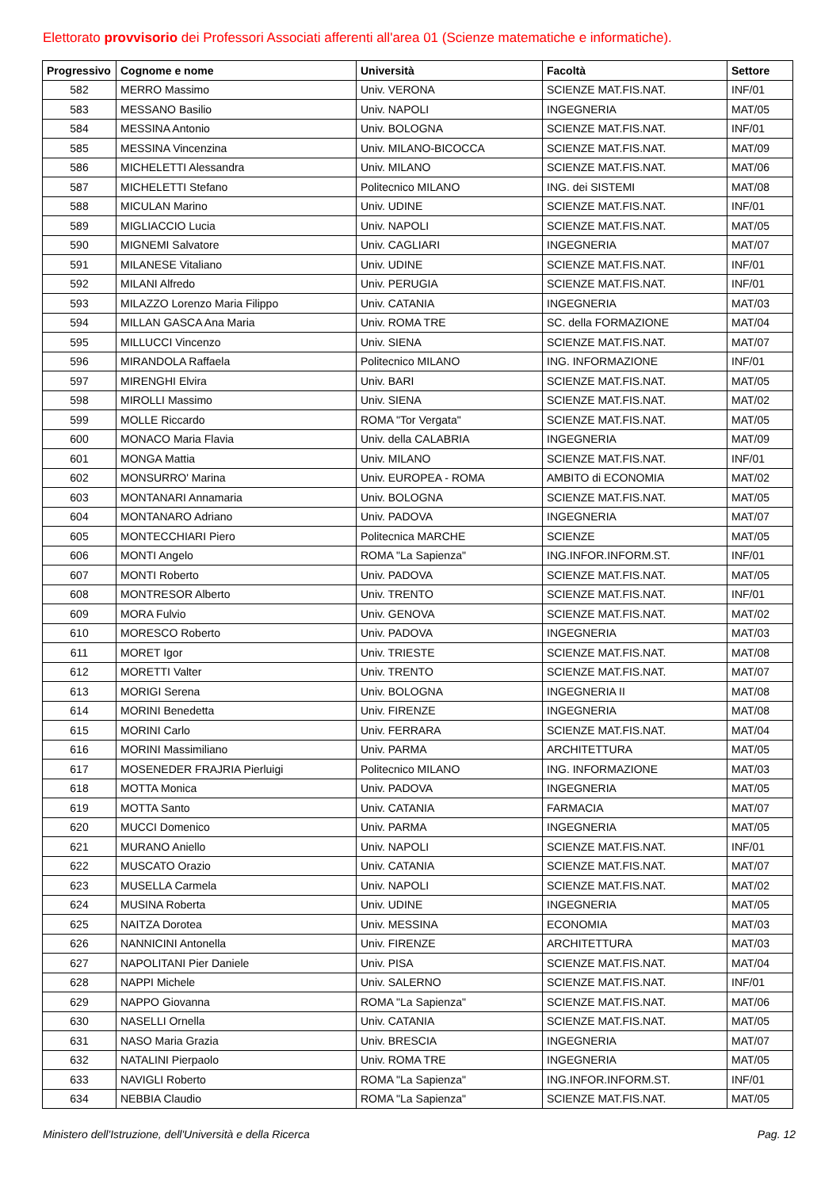Elettorato provvisorio dei Professori Associati afferenti all'area 01 (Scienze matematiche e informatiche).
| Progressivo | Cognome e nome | Università | Facoltà | Settore |
| --- | --- | --- | --- | --- |
| 582 | MERRO Massimo | Univ. VERONA | SCIENZE MAT.FIS.NAT. | INF/01 |
| 583 | MESSANO Basilio | Univ. NAPOLI | INGEGNERIA | MAT/05 |
| 584 | MESSINA Antonio | Univ. BOLOGNA | SCIENZE MAT.FIS.NAT. | INF/01 |
| 585 | MESSINA Vincenzina | Univ. MILANO-BICOCCA | SCIENZE MAT.FIS.NAT. | MAT/09 |
| 586 | MICHELETTI Alessandra | Univ. MILANO | SCIENZE MAT.FIS.NAT. | MAT/06 |
| 587 | MICHELETTI Stefano | Politecnico MILANO | ING. dei SISTEMI | MAT/08 |
| 588 | MICULAN Marino | Univ. UDINE | SCIENZE MAT.FIS.NAT. | INF/01 |
| 589 | MIGLIACCIO Lucia | Univ. NAPOLI | SCIENZE MAT.FIS.NAT. | MAT/05 |
| 590 | MIGNEMI Salvatore | Univ. CAGLIARI | INGEGNERIA | MAT/07 |
| 591 | MILANESE Vitaliano | Univ. UDINE | SCIENZE MAT.FIS.NAT. | INF/01 |
| 592 | MILANI Alfredo | Univ. PERUGIA | SCIENZE MAT.FIS.NAT. | INF/01 |
| 593 | MILAZZO Lorenzo Maria Filippo | Univ. CATANIA | INGEGNERIA | MAT/03 |
| 594 | MILLAN GASCA Ana Maria | Univ. ROMA TRE | SC. della FORMAZIONE | MAT/04 |
| 595 | MILLUCCI Vincenzo | Univ. SIENA | SCIENZE MAT.FIS.NAT. | MAT/07 |
| 596 | MIRANDOLA Raffaela | Politecnico MILANO | ING. INFORMAZIONE | INF/01 |
| 597 | MIRENGHI Elvira | Univ. BARI | SCIENZE MAT.FIS.NAT. | MAT/05 |
| 598 | MIROLLI Massimo | Univ. SIENA | SCIENZE MAT.FIS.NAT. | MAT/02 |
| 599 | MOLLE Riccardo | ROMA "Tor Vergata" | SCIENZE MAT.FIS.NAT. | MAT/05 |
| 600 | MONACO Maria Flavia | Univ. della CALABRIA | INGEGNERIA | MAT/09 |
| 601 | MONGA Mattia | Univ. MILANO | SCIENZE MAT.FIS.NAT. | INF/01 |
| 602 | MONSURRO' Marina | Univ. EUROPEA - ROMA | AMBITO di ECONOMIA | MAT/02 |
| 603 | MONTANARI Annamaria | Univ. BOLOGNA | SCIENZE MAT.FIS.NAT. | MAT/05 |
| 604 | MONTANARO Adriano | Univ. PADOVA | INGEGNERIA | MAT/07 |
| 605 | MONTECCHIARI Piero | Politecnica MARCHE | SCIENZE | MAT/05 |
| 606 | MONTI Angelo | ROMA "La Sapienza" | ING.INFOR.INFORM.ST. | INF/01 |
| 607 | MONTI Roberto | Univ. PADOVA | SCIENZE MAT.FIS.NAT. | MAT/05 |
| 608 | MONTRESOR Alberto | Univ. TRENTO | SCIENZE MAT.FIS.NAT. | INF/01 |
| 609 | MORA Fulvio | Univ. GENOVA | SCIENZE MAT.FIS.NAT. | MAT/02 |
| 610 | MORESCO Roberto | Univ. PADOVA | INGEGNERIA | MAT/03 |
| 611 | MORET Igor | Univ. TRIESTE | SCIENZE MAT.FIS.NAT. | MAT/08 |
| 612 | MORETTI Valter | Univ. TRENTO | SCIENZE MAT.FIS.NAT. | MAT/07 |
| 613 | MORIGI Serena | Univ. BOLOGNA | INGEGNERIA II | MAT/08 |
| 614 | MORINI Benedetta | Univ. FIRENZE | INGEGNERIA | MAT/08 |
| 615 | MORINI Carlo | Univ. FERRARA | SCIENZE MAT.FIS.NAT. | MAT/04 |
| 616 | MORINI Massimiliano | Univ. PARMA | ARCHITETTURA | MAT/05 |
| 617 | MOSENEDER FRAJRIA Pierluigi | Politecnico MILANO | ING. INFORMAZIONE | MAT/03 |
| 618 | MOTTA Monica | Univ. PADOVA | INGEGNERIA | MAT/05 |
| 619 | MOTTA Santo | Univ. CATANIA | FARMACIA | MAT/07 |
| 620 | MUCCI Domenico | Univ. PARMA | INGEGNERIA | MAT/05 |
| 621 | MURANO Aniello | Univ. NAPOLI | SCIENZE MAT.FIS.NAT. | INF/01 |
| 622 | MUSCATO Orazio | Univ. CATANIA | SCIENZE MAT.FIS.NAT. | MAT/07 |
| 623 | MUSELLA Carmela | Univ. NAPOLI | SCIENZE MAT.FIS.NAT. | MAT/02 |
| 624 | MUSINA Roberta | Univ. UDINE | INGEGNERIA | MAT/05 |
| 625 | NAITZA Dorotea | Univ. MESSINA | ECONOMIA | MAT/03 |
| 626 | NANNICINI Antonella | Univ. FIRENZE | ARCHITETTURA | MAT/03 |
| 627 | NAPOLITANI Pier Daniele | Univ. PISA | SCIENZE MAT.FIS.NAT. | MAT/04 |
| 628 | NAPPI Michele | Univ. SALERNO | SCIENZE MAT.FIS.NAT. | INF/01 |
| 629 | NAPPO Giovanna | ROMA "La Sapienza" | SCIENZE MAT.FIS.NAT. | MAT/06 |
| 630 | NASELLI Ornella | Univ. CATANIA | SCIENZE MAT.FIS.NAT. | MAT/05 |
| 631 | NASO Maria Grazia | Univ. BRESCIA | INGEGNERIA | MAT/07 |
| 632 | NATALINI Pierpaolo | Univ. ROMA TRE | INGEGNERIA | MAT/05 |
| 633 | NAVIGLI Roberto | ROMA "La Sapienza" | ING.INFOR.INFORM.ST. | INF/01 |
| 634 | NEBBIA Claudio | ROMA "La Sapienza" | SCIENZE MAT.FIS.NAT. | MAT/05 |
Ministero dell'Istruzione, dell'Università e della Ricerca Pag. 12